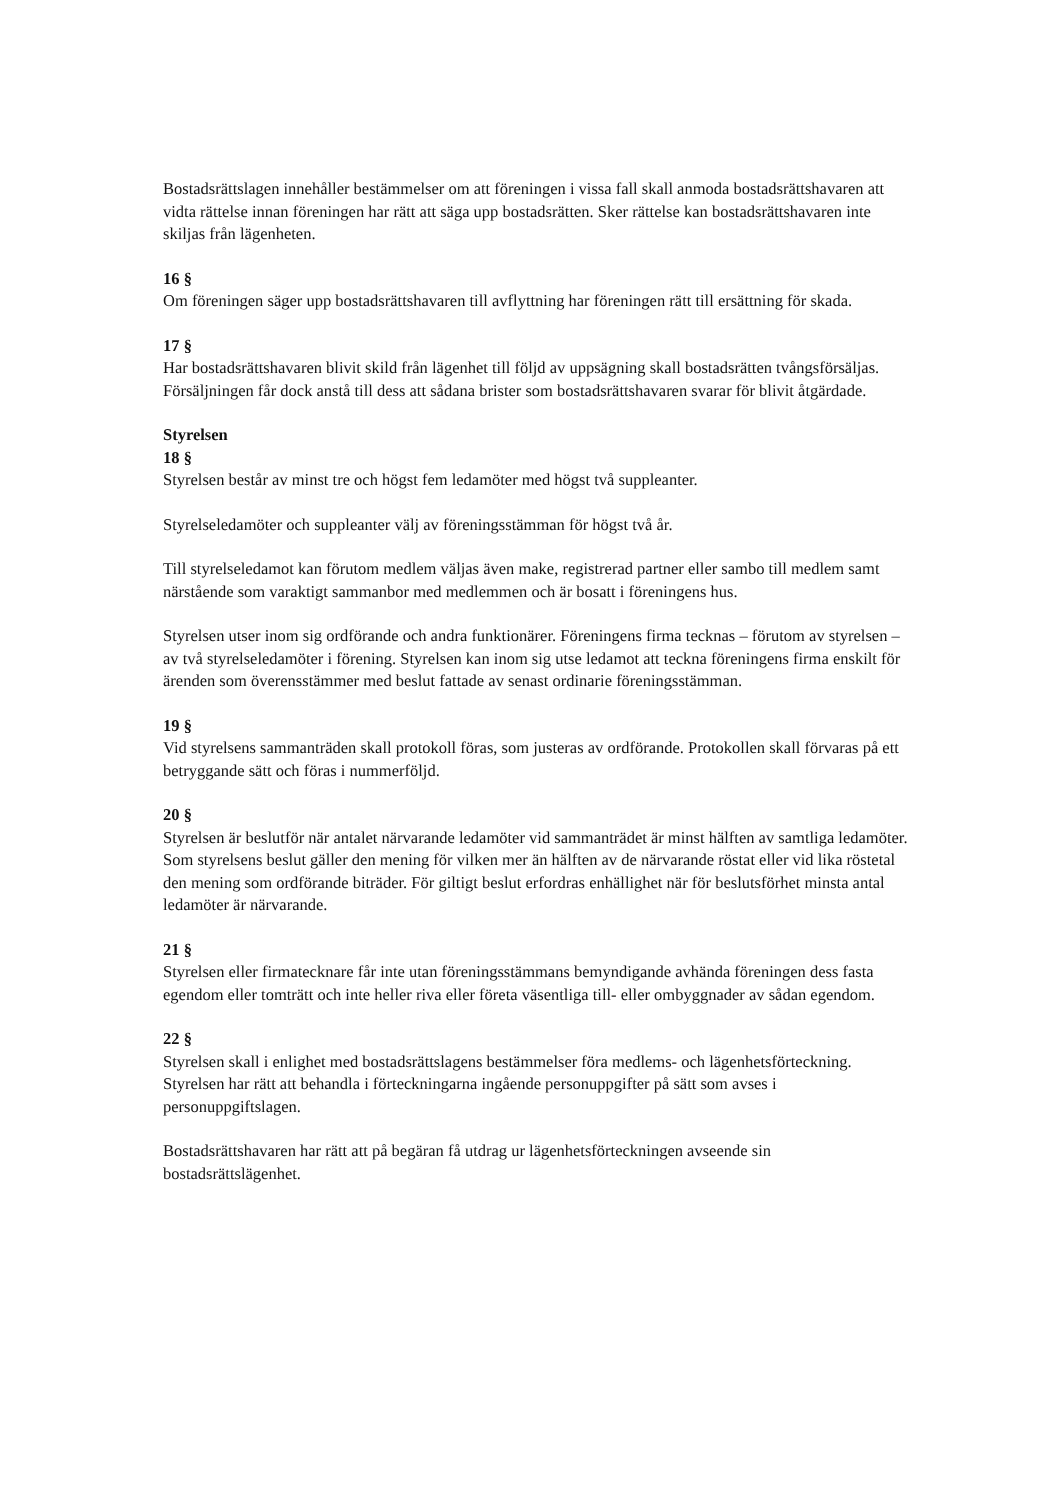Bostadsrättslagen innehåller bestämmelser om att föreningen i vissa fall skall anmoda bostadsrättshavaren att vidta rättelse innan föreningen har rätt att säga upp bostadsrätten. Sker rättelse kan bostadsrättshavaren inte skiljas från lägenheten.
16 §
Om föreningen säger upp bostadsrättshavaren till avflyttning har föreningen rätt till ersättning för skada.
17 §
Har bostadsrättshavaren blivit skild från lägenhet till följd av uppsägning skall bostadsrätten tvångsförsäljas. Försäljningen får dock anstå till dess att sådana brister som bostadsrättshavaren svarar för blivit åtgärdade.
Styrelsen
18 §
Styrelsen består av minst tre och högst fem ledamöter med högst två suppleanter.
Styrelseledamöter och suppleanter välj av föreningsstämman för högst två år.
Till styrelseledamot kan förutom medlem väljas även make, registrerad partner eller sambo till medlem samt närstående som varaktigt sammanbor med medlemmen och är bosatt i föreningens hus.
Styrelsen utser inom sig ordförande och andra funktionärer. Föreningens firma tecknas – förutom av styrelsen – av två styrelseledamöter i förening. Styrelsen kan inom sig utse ledamot att teckna föreningens firma enskilt för ärenden som överensstämmer med beslut fattade av senast ordinarie föreningsstämman.
19 §
Vid styrelsens sammanträden skall protokoll föras, som justeras av ordförande. Protokollen skall förvaras på ett betryggande sätt och föras i nummerföljd.
20 §
Styrelsen är beslutför när antalet närvarande ledamöter vid sammanträdet är minst hälften av samtliga ledamöter. Som styrelsens beslut gäller den mening för vilken mer än hälften av de närvarande röstat eller vid lika röstetal den mening som ordförande biträder. För giltigt beslut erfordras enhällighet när för beslutsförhet minsta antal ledamöter är närvarande.
21 §
Styrelsen eller firmatecknare får inte utan föreningsstämmans bemyndigande avhända föreningen dess fasta egendom eller tomträtt och inte heller riva eller företa väsentliga till- eller ombyggnader av sådan egendom.
22 §
Styrelsen skall i enlighet med bostadsrättslagens bestämmelser föra medlems- och lägenhetsförteckning. Styrelsen har rätt att behandla i förteckningarna ingående personuppgifter på sätt som avses i personuppgiftslagen.
Bostadsrättshavaren har rätt att på begäran få utdrag ur lägenhetsförteckningen avseende sin bostadsrättslägenhet.